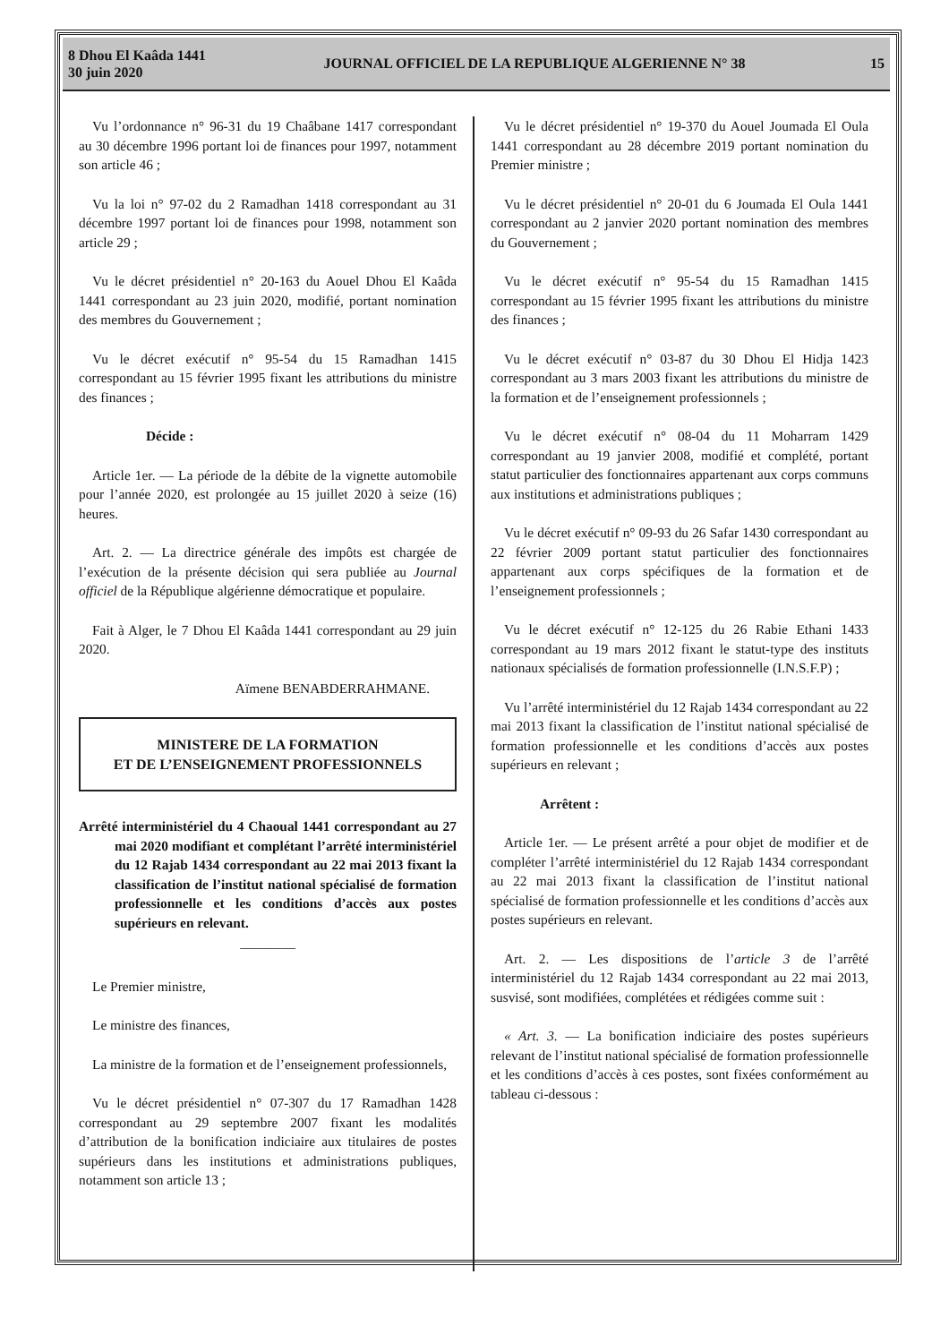8 Dhou El Kaâda 1441
30 juin 2020
JOURNAL OFFICIEL DE LA REPUBLIQUE ALGERIENNE N° 38
15
Vu l’ordonnance n° 96-31 du 19 Chaâbane 1417 correspondant au 30 décembre 1996 portant loi de finances pour 1997, notamment son article 46 ;
Vu la loi n° 97-02 du 2 Ramadhan 1418 correspondant au 31 décembre 1997 portant loi de finances pour 1998, notamment son article 29 ;
Vu le décret présidentiel n° 20-163 du Aouel Dhou El Kaâda 1441 correspondant au 23 juin 2020, modifié, portant nomination des membres du Gouvernement ;
Vu le décret exécutif n° 95-54 du 15 Ramadhan 1415 correspondant au 15 février 1995 fixant les attributions du ministre des finances ;
Décide :
Article 1er. — La période de la débite de la vignette automobile pour l’année 2020, est prolongée au 15 juillet 2020 à seize (16) heures.
Art. 2. — La directrice générale des impôts est chargée de l’exécution de la présente décision qui sera publiée au Journal officiel de la République algérienne démocratique et populaire.
Fait à Alger, le 7 Dhou El Kaâda 1441 correspondant au 29 juin 2020.
Aïmene BENABDERRAHMANE.
MINISTERE DE LA FORMATION
ET DE L’ENSEIGNEMENT PROFESSIONNELS
Arrêté interministériel du 4 Chaoual 1441 correspondant au 27 mai 2020 modifiant et complétant l’arrêté interministériel du 12 Rajab 1434 correspondant au 22 mai 2013 fixant la classification de l’institut national spécialisé de formation professionnelle et les conditions d’accès aux postes supérieurs en relevant.
————
Le Premier ministre,
Le ministre des finances,
La ministre de la formation et de l’enseignement professionnels,
Vu le décret présidentiel n° 07-307 du 17 Ramadhan 1428 correspondant au 29 septembre 2007 fixant les modalités d’attribution de la bonification indiciaire aux titulaires de postes supérieurs dans les institutions et administrations publiques, notamment son article 13 ;
Vu le décret présidentiel n° 19-370 du Aouel Joumada El Oula 1441 correspondant au 28 décembre 2019 portant nomination du Premier ministre ;
Vu le décret présidentiel n° 20-01 du 6 Joumada El Oula 1441 correspondant au 2 janvier 2020 portant nomination des membres du Gouvernement ;
Vu le décret exécutif n° 95-54 du 15 Ramadhan 1415 correspondant au 15 février 1995 fixant les attributions du ministre des finances ;
Vu le décret exécutif n° 03-87 du 30 Dhou El Hidja 1423 correspondant au 3 mars 2003 fixant les attributions du ministre de la formation et de l’enseignement professionnels ;
Vu le décret exécutif n° 08-04 du 11 Moharram 1429 correspondant au 19 janvier 2008, modifié et complété, portant statut particulier des fonctionnaires appartenant aux corps communs aux institutions et administrations publiques ;
Vu le décret exécutif n° 09-93 du 26 Safar 1430 correspondant au 22 février 2009 portant statut particulier des fonctionnaires appartenant aux corps spécifiques de la formation et de l’enseignement professionnels ;
Vu le décret exécutif n° 12-125 du 26 Rabie Ethani 1433 correspondant au 19 mars 2012 fixant le statut-type des instituts nationaux spécialisés de formation professionnelle (I.N.S.F.P) ;
Vu l’arrêté interministériel du 12 Rajab 1434 correspondant au 22 mai 2013 fixant la classification de l’institut national spécialisé de formation professionnelle et les conditions d’accès aux postes supérieurs en relevant ;
Arrêtent :
Article 1er. — Le présent arrêté a pour objet de modifier et de compléter l’arrêté interministériel du 12 Rajab 1434 correspondant au 22 mai 2013 fixant la classification de l’institut national spécialisé de formation professionnelle et les conditions d’accès aux postes supérieurs en relevant.
Art. 2. — Les dispositions de l’article 3 de l’arrêté interministériel du 12 Rajab 1434 correspondant au 22 mai 2013, susvisé, sont modifiées, complétées et rédigées comme suit :
« Art. 3. — La bonification indiciaire des postes supérieurs relevant de l’institut national spécialisé de formation professionnelle et les conditions d’accès à ces postes, sont fixées conformément au tableau ci-dessous :